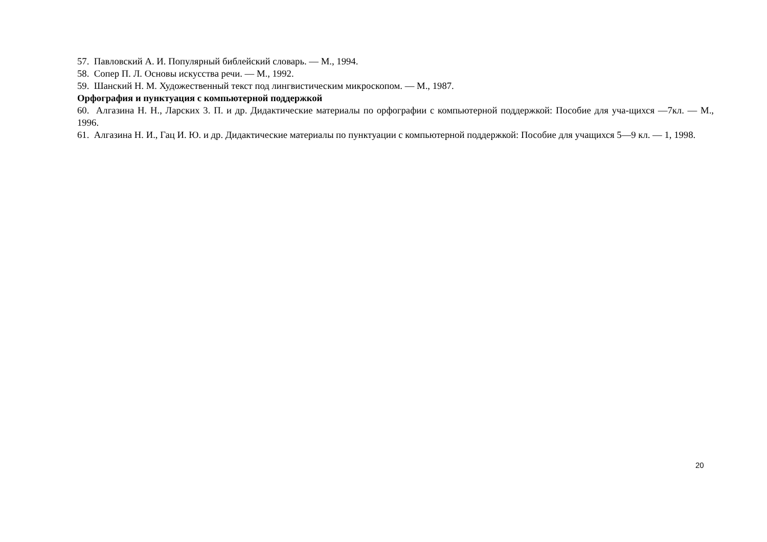57. Павловский А. И. Популярный библейский словарь. — М., 1994.
58. Сопер П. Л. Основы искусства речи. — М., 1992.
59. Шанский Н. М. Художественный текст под лингвистическим микроскопом. — М., 1987.
Орфография и пунктуация с компьютерной поддержкой
60. Алгазина Н. Н., Ларских 3. П. и др. Дидактические материалы по орфографии с компьютерной поддержкой: Пособие для уча-щихся —7кл. — М., 1996.
61. Алгазина Н. И., Гац И. Ю. и др. Дидактические материалы по пунктуации с компьютерной поддержкой: Пособие для учащихся 5—9 кл. — 1, 1998.
20